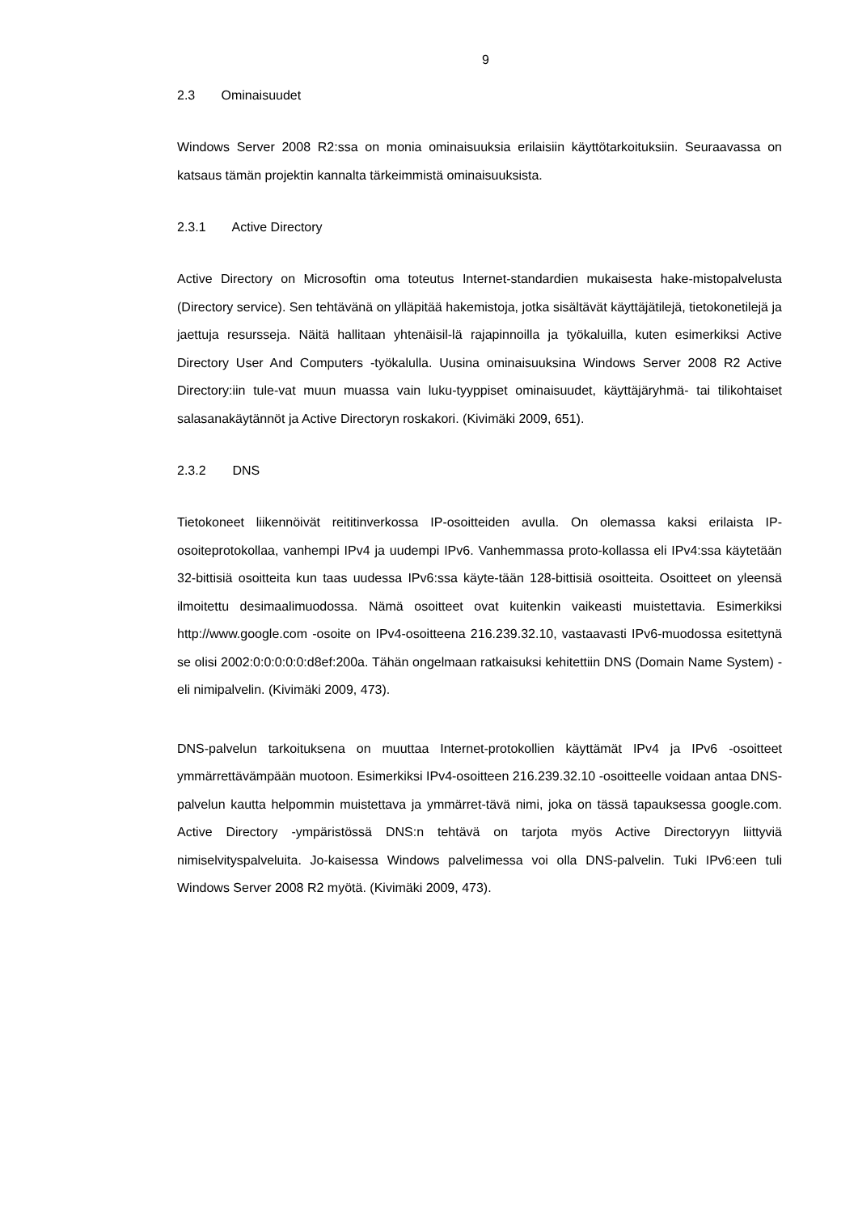9
2.3 Ominaisuudet
Windows Server 2008 R2:ssa on monia ominaisuuksia erilaisiin käyttötarkoituksiin. Seuraavassa on katsaus tämän projektin kannalta tärkeimmistä ominaisuuksista.
2.3.1 Active Directory
Active Directory on Microsoftin oma toteutus Internet-standardien mukaisesta hake-mistopalvelusta (Directory service). Sen tehtävänä on ylläpitää hakemistoja, jotka sisältävät käyttäjätilejä, tietokonetilejä ja jaettuja resursseja. Näitä hallitaan yhtenäisil-lä rajapinnoilla ja työkaluilla, kuten esimerkiksi Active Directory User And Computers -työkalulla. Uusina ominaisuuksina Windows Server 2008 R2 Active Directory:iin tule-vat muun muassa vain luku-tyyppiset ominaisuudet, käyttäjäryhmä- tai tilikohtaiset salasanakäytännöt ja Active Directoryn roskakori. (Kivimäki 2009, 651).
2.3.2 DNS
Tietokoneet liikennöivät reititinverkossa IP-osoitteiden avulla. On olemassa kaksi erilaista IP-osoiteprotokollaa, vanhempi IPv4 ja uudempi IPv6. Vanhemmassa proto-kollassa eli IPv4:ssa käytetään 32-bittisiä osoitteita kun taas uudessa IPv6:ssa käyte-tään 128-bittisiä osoitteita. Osoitteet on yleensä ilmoitettu desimaalimuodossa. Nämä osoitteet ovat kuitenkin vaikeasti muistettavia. Esimerkiksi http://www.google.com -osoite on IPv4-osoitteena 216.239.32.10, vastaavasti IPv6-muodossa esitettynä se olisi 2002:0:0:0:0:0:d8ef:200a. Tähän ongelmaan ratkaisuksi kehitettiin DNS (Domain Name System) -eli nimipalvelin. (Kivimäki 2009, 473).
DNS-palvelun tarkoituksena on muuttaa Internet-protokollien käyttämät IPv4 ja IPv6 -osoitteet ymmärrettävämpään muotoon. Esimerkiksi IPv4-osoitteen 216.239.32.10 -osoitteelle voidaan antaa DNS-palvelun kautta helpommin muistettava ja ymmärret-tävä nimi, joka on tässä tapauksessa google.com. Active Directory -ympäristössä DNS:n tehtävä on tarjota myös Active Directoryyn liittyviä nimiselvityspalveluita. Jo-kaisessa Windows palvelimessa voi olla DNS-palvelin. Tuki IPv6:een tuli Windows Server 2008 R2 myötä. (Kivimäki 2009, 473).